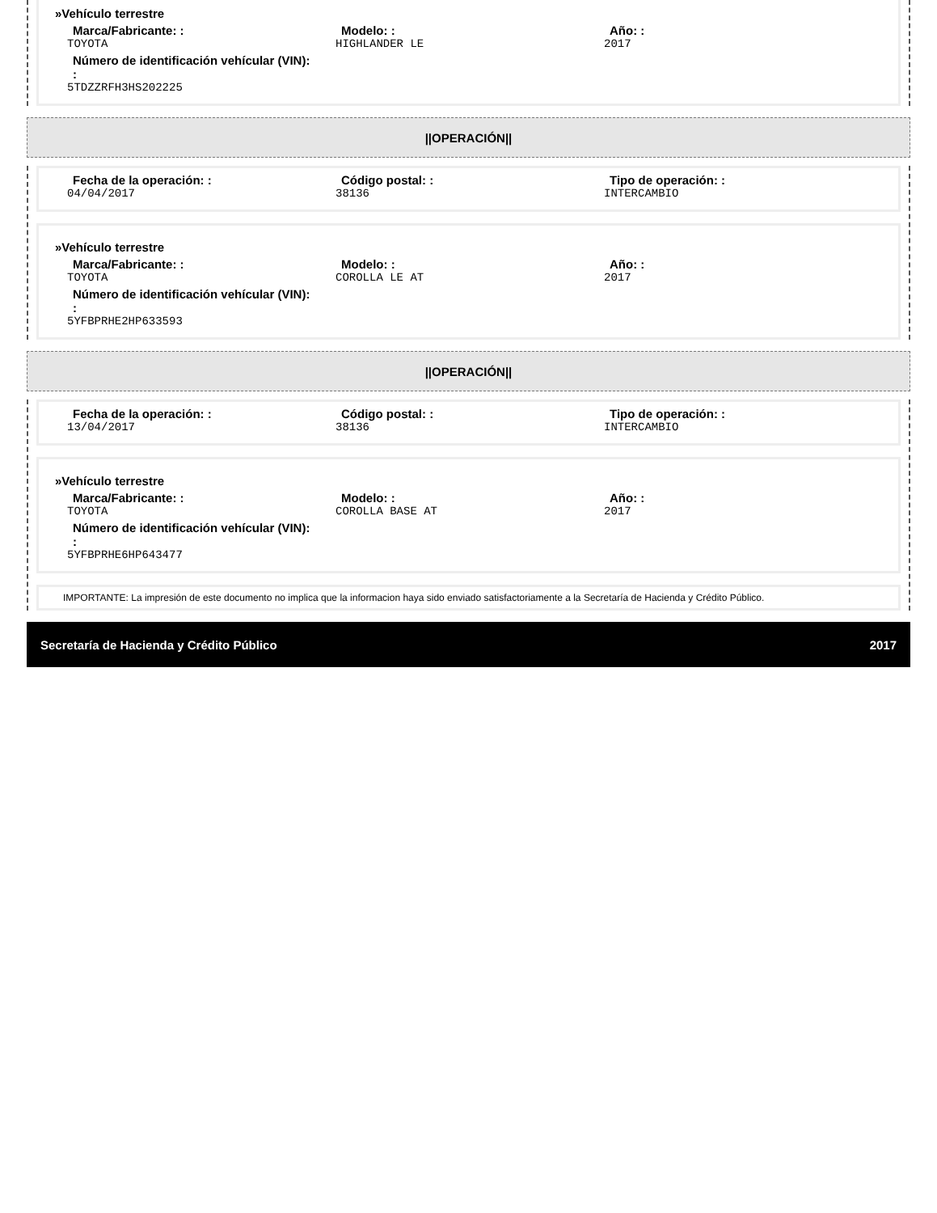»Vehículo terrestre
Marca/Fabricante: :
TOYOTA
Modelo: :
HIGHLANDER LE
Año: :
2017
Número de identificación vehícular (VIN): :
5TDZZRFH3HS202225
||OPERACIÓN||
Fecha de la operación: :
04/04/2017
Código postal: :
38136
Tipo de operación: :
INTERCAMBIO
»Vehículo terrestre
Marca/Fabricante: :
TOYOTA
Modelo: :
COROLLA LE AT
Año: :
2017
Número de identificación vehícular (VIN): :
5YFBPRHE2HP633593
||OPERACIÓN||
Fecha de la operación: :
13/04/2017
Código postal: :
38136
Tipo de operación: :
INTERCAMBIO
»Vehículo terrestre
Marca/Fabricante: :
TOYOTA
Modelo: :
COROLLA BASE AT
Año: :
2017
Número de identificación vehícular (VIN): :
5YFBPRHE6HP643477
IMPORTANTE: La impresión de este documento no implica que la informacion haya sido enviado satisfactoriamente a la Secretaría de Hacienda y Crédito Público.
Secretaría de Hacienda y Crédito Público 2017